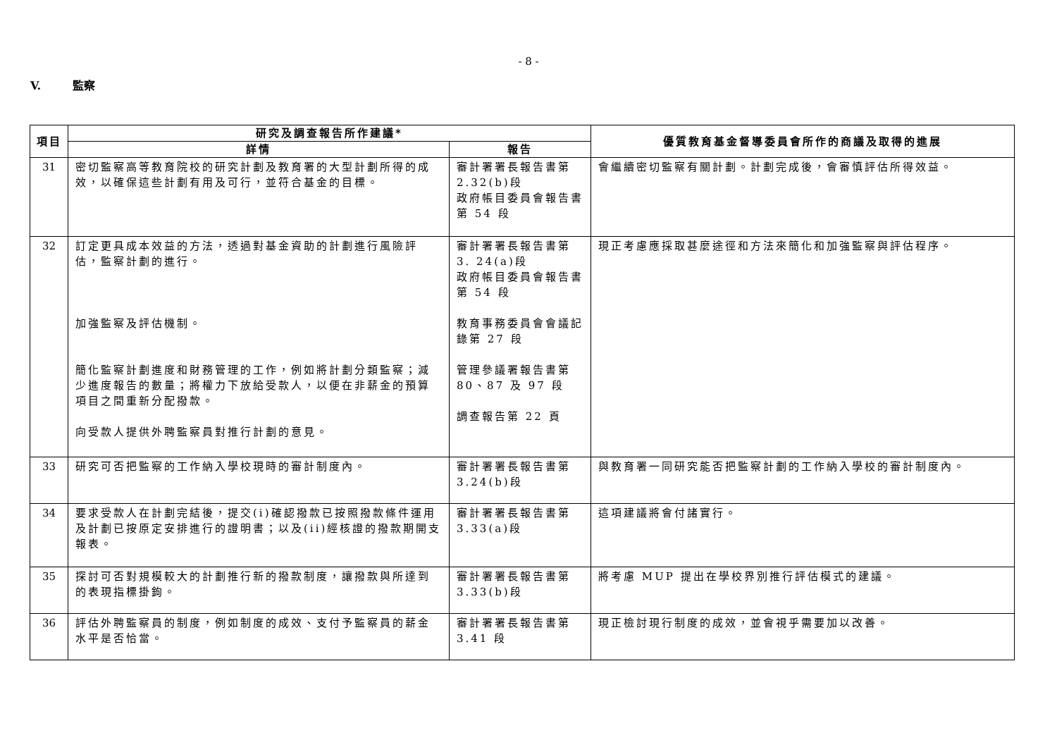- 8 -
V. 監察
| 項目 | 研究及調查報告所作建議* | | 優質教育基金督導委員會所作的商議及取得的進展 |
| --- | --- | --- | --- |
| | 詳情 | 報告 | |
| 31 | 密切監察高等教育院校的研究計劃及教育署的大型計劃所得的成效，以確保這些計劃有用及可行，並符合基金的目標。 | 審計署署長報告書第 2.32(b)段 政府帳目委員會報告書第 54 段 | 會繼續密切監察有關計劃。計劃完成後，會審慎評估所得效益。 |
| 32 | 訂定更具成本效益的方法，透過對基金資助的計劃進行風險評估，監察計劃的進行。 加強監察及評估機制。 簡化監察計劃進度和財務管理的工作，例如將計劃分類監察；減少進度報告的數量；將權力下放給受款人，以便在非薪金的預算項目之間重新分配撥款。 向受款人提供外聘監察員對推行計劃的意見。 | 審計署署長報告書第 3. 24(a)段 政府帳目委員會報告書第 54 段 教育事務委員會會議記錄第 27 段 管理參議署報告書第 80、87 及 97 段 調查報告第 22 頁 | 現正考慮應採取甚麼途徑和方法來簡化和加強監察與評估程序。 |
| 33 | 研究可否把監察的工作納入學校現時的審計制度內。 | 審計署署長報告書第 3.24(b)段 | 與教育署一同研究能否把監察計劃的工作納入學校的審計制度內。 |
| 34 | 要求受款人在計劃完結後，提交(i)確認撥款已按照撥款條件運用及計劃已按原定安排進行的證明書；以及(ii)經核證的撥款期開支報表。 | 審計署署長報告書第 3.33(a)段 | 這項建議將會付諸實行。 |
| 35 | 探討可否對規模較大的計劃推行新的撥款制度，讓撥款與所達到的表現指標掛鉤。 | 審計署署長報告書第 3.33(b)段 | 將考慮 MUP 提出在學校界別推行評估模式的建議。 |
| 36 | 評估外聘監察員的制度，例如制度的成效、支付予監察員的薪金水平是否恰當。 | 審計署署長報告書第 3.41 段 | 現正檢討現行制度的成效，並會視乎需要加以改善。 |